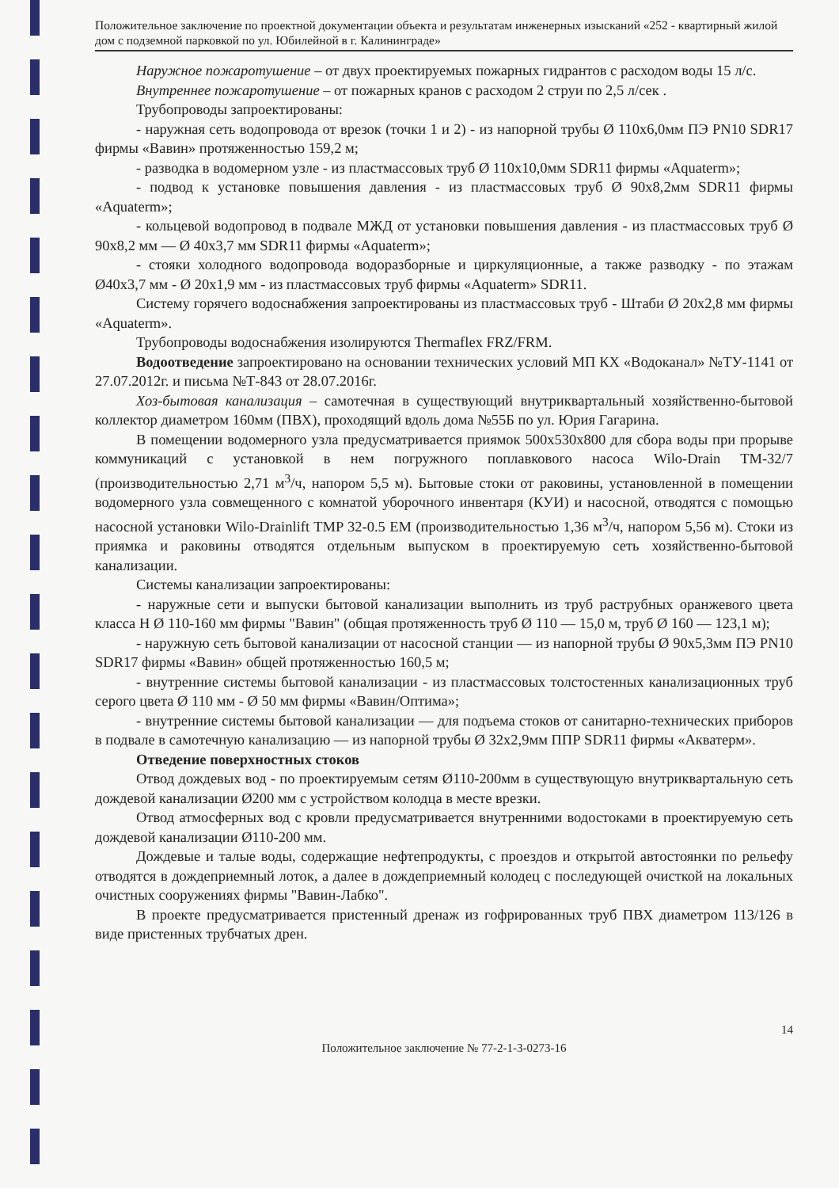Положительное заключение по проектной документации объекта и результатам инженерных изысканий «252 - квартирный жилой дом с подземной парковкой по ул. Юбилейной в г. Калининграде»
Наружное пожаротушение – от двух проектируемых пожарных гидрантов с расходом воды 15 л/с.
Внутреннее пожаротушение – от пожарных кранов с расходом 2 струи по 2,5 л/сек .
Трубопроводы запроектированы:
- наружная сеть водопровода от врезок (точки 1 и 2) - из напорной трубы Ø 110x6,0мм ПЭ PN10 SDR17 фирмы «Вавин» протяженностью 159,2 м;
- разводка в водомерном узле - из пластмассовых труб Ø 110x10,0мм SDR11 фирмы «Aquaterm»;
- подвод к установке повышения давления - из пластмассовых труб Ø 90x8,2мм SDR11 фирмы «Aquaterm»;
- кольцевой водопровод в подвале МЖД от установки повышения давления - из пластмассовых труб Ø 90x8,2 мм — Ø 40x3,7 мм SDR11 фирмы «Aquaterm»;
- стояки холодного водопровода водоразборные и циркуляционные, а также разводку - по этажам Ø40x3,7 мм - Ø 20x1,9 мм - из пластмассовых труб фирмы «Aquaterm» SDR11.
Систему горячего водоснабжения запроектированы из пластмассовых труб - Штаби Ø 20x2,8 мм фирмы «Aquaterm».
Трубопроводы водоснабжения изолируются Thermaflex FRZ/FRM.
Водоотведение запроектировано на основании технических условий МП КХ «Водоканал» №ТУ-1141 от 27.07.2012г. и письма №Т-843 от 28.07.2016г.
Хоз-бытовая канализация – самотечная в существующий внутриквартальный хозяйственно-бытовой коллектор диаметром 160мм (ПВХ), проходящий вдоль дома №55Б по ул. Юрия Гагарина.
В помещении водомерного узла предусматривается приямок 500x530x800 для сбора воды при прорыве коммуникаций с установкой в нем погружного поплавкового насоса Wilo-Drain TM-32/7 (производительностью 2,71 м<sup>3</sup>/ч, напором 5,5 м). Бытовые стоки от раковины, установленной в помещении водомерного узла совмещенного с комнатой уборочного инвентаря (КУИ) и насосной, отводятся с помощью насосной установки Wilo-Drainlift TMP 32-0.5 EM (производительностью 1,36 м<sup>3</sup>/ч, напором 5,56 м). Стоки из приямка и раковины отводятся отдельным выпуском в проектируемую сеть хозяйственно-бытовой канализации.
Системы канализации запроектированы:
- наружные сети и выпуски бытовой канализации выполнить из труб раструбных оранжевого цвета класса Н Ø 110-160 мм фирмы "Вавин" (общая протяженность труб Ø 110 — 15,0 м, труб Ø 160 — 123,1 м);
- наружную сеть бытовой канализации от насосной станции — из напорной трубы Ø 90x5,3мм ПЭ PN10 SDR17 фирмы «Вавин» общей протяженностью 160,5 м;
- внутренние системы бытовой канализации - из пластмассовых толстостенных канализационных труб серого цвета Ø 110 мм - Ø 50 мм фирмы «Вавин/Оптима»;
- внутренние системы бытовой канализации — для подъема стоков от санитарно-технических приборов в подвале в самотечную канализацию — из напорной трубы Ø 32x2,9мм ППР SDR11 фирмы «Акватерм».
Отведение поверхностных стоков
Отвод дождевых вод - по проектируемым сетям Ø110-200мм в существующую внутриквартальную сеть дождевой канализации Ø200 мм с устройством колодца в месте врезки.
Отвод атмосферных вод с кровли предусматривается внутренними водостоками в проектируемую сеть дождевой канализации Ø110-200 мм.
Дождевые и талые воды, содержащие нефтепродукты, с проездов и открытой автостоянки по рельефу отводятся в дождеприемный лоток, а далее в дождеприемный колодец с последующей очисткой на локальных очистных сооружениях фирмы "Вавин-Лабко".
В проекте предусматривается пристенный дренаж из гофрированных труб ПВХ диаметром 113/126 в виде пристенных трубчатых дрен.
14
Положительное заключение № 77-2-1-3-0273-16